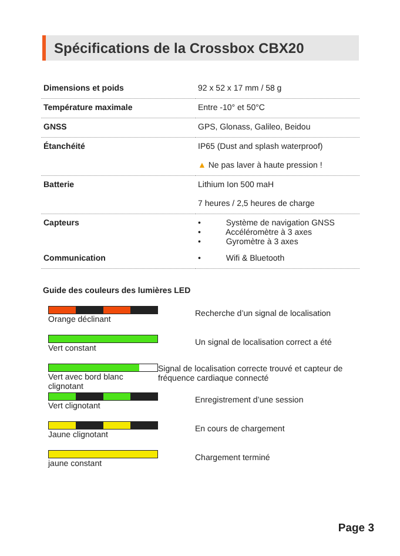Spécifications de la Crossbox CBX20
| Dimensions et poids | 92 x 52 x 17 mm / 58 g |
| Température maximale | Entre -10° et 50°C |
| GNSS | GPS, Glonass, Galileo, Beidou |
| Étanchéité | IP65 (Dust and splash waterproof) |
| | ▲ Ne pas laver à haute pression ! |
| Batterie | Lithium Ion 500 maH |
| | 7 heures / 2,5 heures de charge |
| Capteurs | • Système de navigation GNSS • Accéléromètre à 3 axes • Gyromètre à 3 axes |
| Communication | • Wifi & Bluetooth |
Guide des couleurs des lumières LED
Orange déclinant
Recherche d’un signal de localisation
Vert constant
Un signal de localisation correct a été
Vert avec bord blanc clignotant
Signal de localisation correcte trouvé et capteur de fréquence cardiaque connecté
Vert clignotant
Enregistrement d’une session
Jaune clignotant
En cours de chargement
jaune constant
Chargement terminé
Page 3